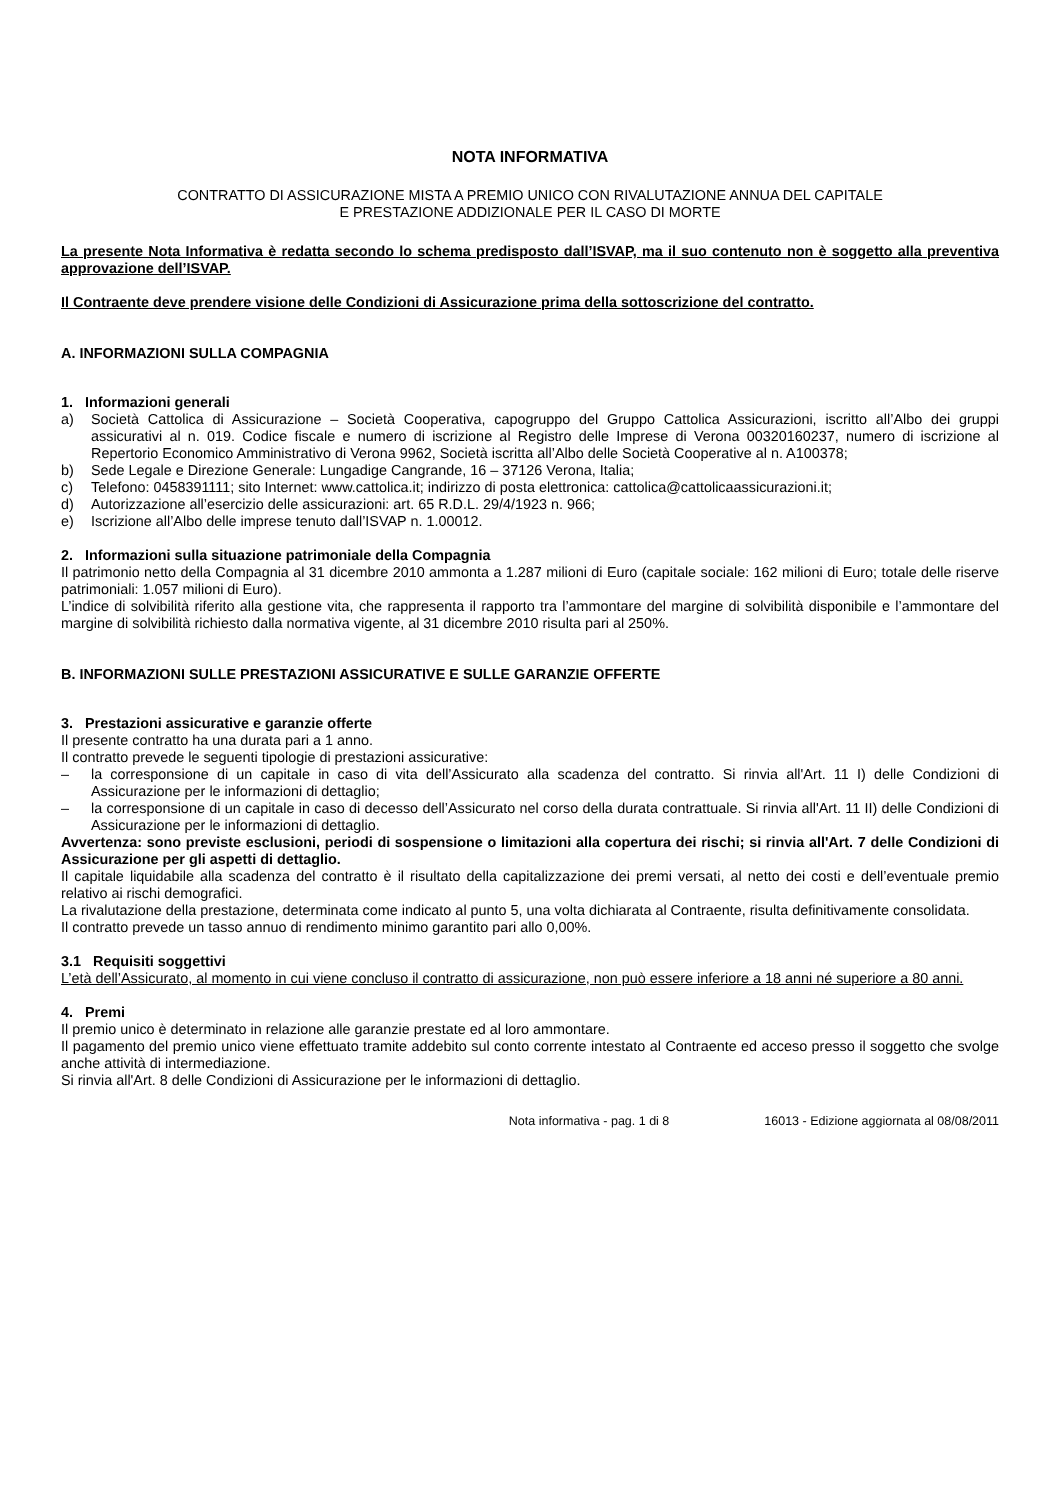NOTA INFORMATIVA
CONTRATTO DI ASSICURAZIONE MISTA A PREMIO UNICO CON RIVALUTAZIONE ANNUA DEL CAPITALE
E PRESTAZIONE ADDIZIONALE PER IL CASO DI MORTE
La presente Nota Informativa è redatta secondo lo schema predisposto dall’ISVAP, ma il suo contenuto non è soggetto alla preventiva approvazione dell’ISVAP.
Il Contraente deve prendere visione delle Condizioni di Assicurazione prima della sottoscrizione del contratto.
A. INFORMAZIONI SULLA COMPAGNIA
1. Informazioni generali
a) Società Cattolica di Assicurazione – Società Cooperativa, capogruppo del Gruppo Cattolica Assicurazioni, iscritto all’Albo dei gruppi assicurativi al n. 019. Codice fiscale e numero di iscrizione al Registro delle Imprese di Verona 00320160237, numero di iscrizione al Repertorio Economico Amministrativo di Verona 9962, Società iscritta all’Albo delle Società Cooperative al n. A100378;
b) Sede Legale e Direzione Generale: Lungadige Cangrande, 16 – 37126 Verona, Italia;
c) Telefono: 0458391111; sito Internet: www.cattolica.it; indirizzo di posta elettronica: cattolica@cattolicaassicurazioni.it;
d) Autorizzazione all’esercizio delle assicurazioni: art. 65 R.D.L. 29/4/1923 n. 966;
e) Iscrizione all’Albo delle imprese tenuto dall’ISVAP n. 1.00012.
2. Informazioni sulla situazione patrimoniale della Compagnia
Il patrimonio netto della Compagnia al 31 dicembre 2010 ammonta a 1.287 milioni di Euro (capitale sociale: 162 milioni di Euro; totale delle riserve patrimoniali: 1.057 milioni di Euro).
L’indice di solvibilità riferito alla gestione vita, che rappresenta il rapporto tra l’ammontare del margine di solvibilità disponibile e l’ammontare del margine di solvibilità richiesto dalla normativa vigente, al 31 dicembre 2010 risulta pari al 250%.
B. INFORMAZIONI SULLE PRESTAZIONI ASSICURATIVE E SULLE GARANZIE OFFERTE
3. Prestazioni assicurative e garanzie offerte
Il presente contratto ha una durata pari a 1 anno.
Il contratto prevede le seguenti tipologie di prestazioni assicurative:
– la corresponsione di un capitale in caso di vita dell’Assicurato alla scadenza del contratto. Si rinvia all'Art. 11 I) delle Condizioni di Assicurazione per le informazioni di dettaglio;
– la corresponsione di un capitale in caso di decesso dell’Assicurato nel corso della durata contrattuale. Si rinvia all'Art. 11 II) delle Condizioni di Assicurazione per le informazioni di dettaglio.
Avvertenza: sono previste esclusioni, periodi di sospensione o limitazioni alla copertura dei rischi; si rinvia all'Art. 7 delle Condizioni di Assicurazione per gli aspetti di dettaglio.
Il capitale liquidabile alla scadenza del contratto è il risultato della capitalizzazione dei premi versati, al netto dei costi e dell’eventuale premio relativo ai rischi demografici.
La rivalutazione della prestazione, determinata come indicato al punto 5, una volta dichiarata al Contraente, risulta definitivamente consolidata.
Il contratto prevede un tasso annuo di rendimento minimo garantito pari allo 0,00%.
3.1 Requisiti soggettivi
L’età dell’Assicurato, al momento in cui viene concluso il contratto di assicurazione, non può essere inferiore a 18 anni né superiore a 80 anni.
4. Premi
Il premio unico è determinato in relazione alle garanzie prestate ed al loro ammontare.
Il pagamento del premio unico viene effettuato tramite addebito sul conto corrente intestato al Contraente ed acceso presso il soggetto che svolge anche attività di intermediazione.
Si rinvia all'Art. 8 delle Condizioni di Assicurazione per le informazioni di dettaglio.
Nota informativa - pag. 1 di 8 16013 - Edizione aggiornata al 08/08/2011